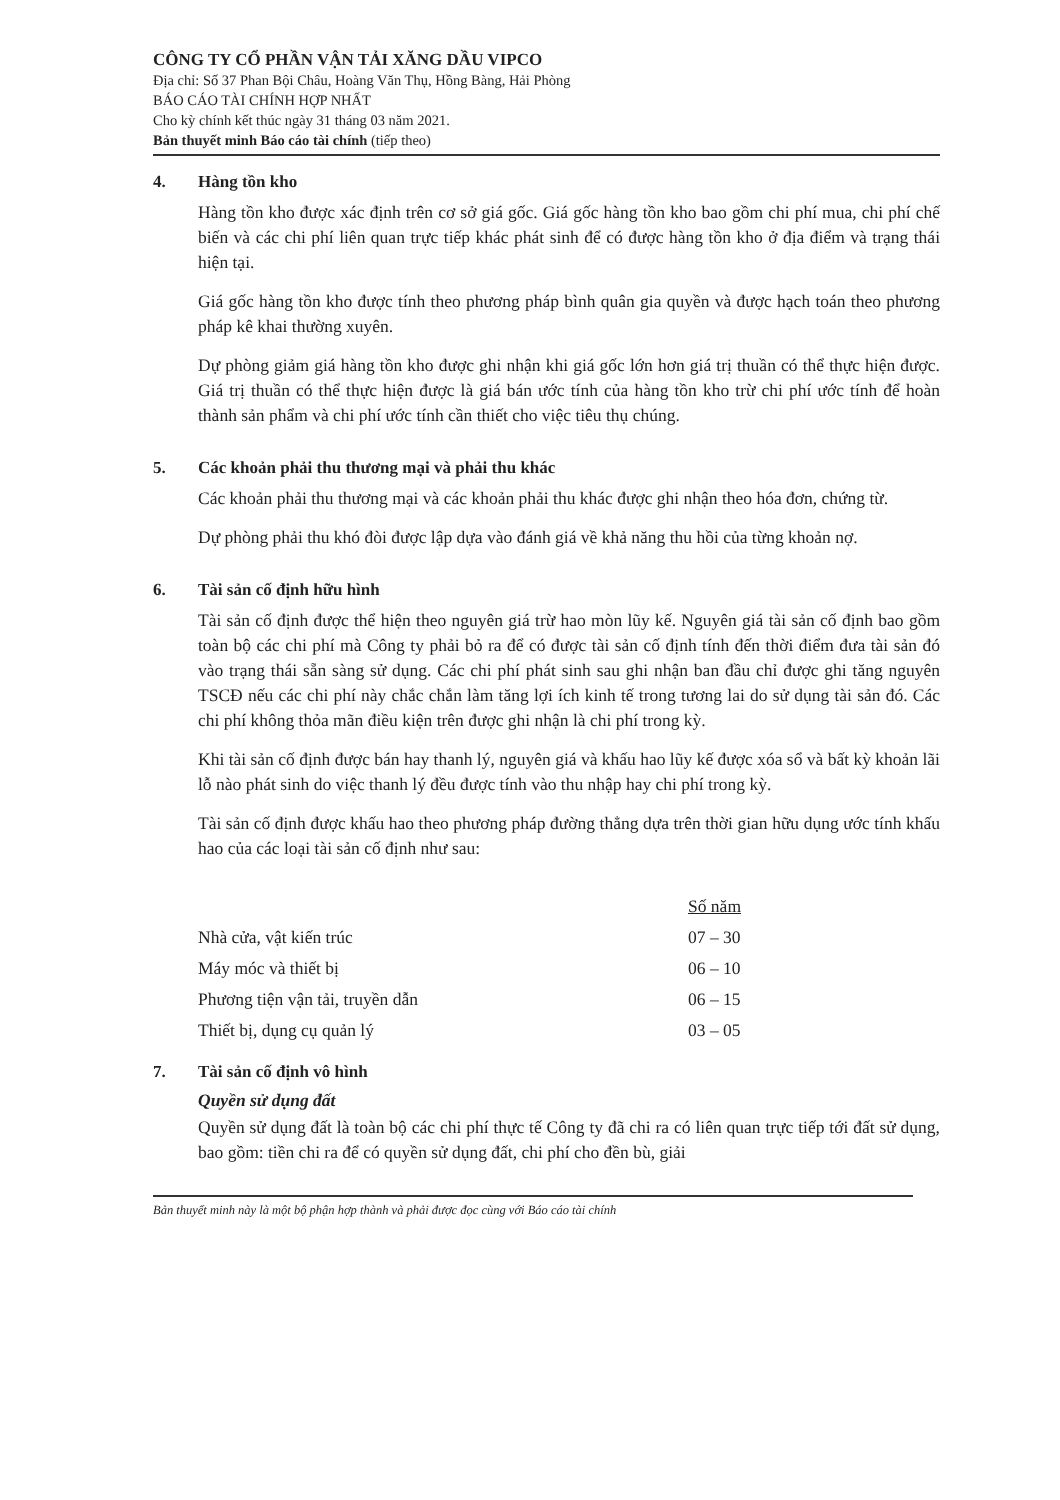CÔNG TY CỔ PHẦN VẬN TẢI XĂNG DẦU VIPCO
Địa chỉ: Số 37 Phan Bội Châu, Hoàng Văn Thụ, Hồng Bàng, Hải Phòng
BÁO CÁO TÀI CHÍNH HỢP NHẤT
Cho kỳ chính kết thúc ngày 31 tháng 03 năm 2021.
Bản thuyết minh Báo cáo tài chính (tiếp theo)
4. Hàng tồn kho
Hàng tồn kho được xác định trên cơ sở giá gốc. Giá gốc hàng tồn kho bao gồm chi phí mua, chi phí chế biến và các chi phí liên quan trực tiếp khác phát sinh để có được hàng tồn kho ở địa điểm và trạng thái hiện tại.
Giá gốc hàng tồn kho được tính theo phương pháp bình quân gia quyền và được hạch toán theo phương pháp kê khai thường xuyên.
Dự phòng giảm giá hàng tồn kho được ghi nhận khi giá gốc lớn hơn giá trị thuần có thể thực hiện được. Giá trị thuần có thể thực hiện được là giá bán ước tính của hàng tồn kho trừ chi phí ước tính để hoàn thành sản phẩm và chi phí ước tính cần thiết cho việc tiêu thụ chúng.
5. Các khoản phải thu thương mại và phải thu khác
Các khoản phải thu thương mại và các khoản phải thu khác được ghi nhận theo hóa đơn, chứng từ.
Dự phòng phải thu khó đòi được lập dựa vào đánh giá về khả năng thu hồi của từng khoản nợ.
6. Tài sản cố định hữu hình
Tài sản cố định được thể hiện theo nguyên giá trừ hao mòn lũy kế. Nguyên giá tài sản cố định bao gồm toàn bộ các chi phí mà Công ty phải bỏ ra để có được tài sản cố định tính đến thời điểm đưa tài sản đó vào trạng thái sẵn sàng sử dụng. Các chi phí phát sinh sau ghi nhận ban đầu chỉ được ghi tăng nguyên TSCĐ nếu các chi phí này chắc chắn làm tăng lợi ích kinh tế trong tương lai do sử dụng tài sản đó. Các chi phí không thỏa mãn điều kiện trên được ghi nhận là chi phí trong kỳ.
Khi tài sản cố định được bán hay thanh lý, nguyên giá và khấu hao lũy kế được xóa sổ và bất kỳ khoản lãi lỗ nào phát sinh do việc thanh lý đều được tính vào thu nhập hay chi phí trong kỳ.
Tài sản cố định được khấu hao theo phương pháp đường thẳng dựa trên thời gian hữu dụng ước tính khấu hao của các loại tài sản cố định như sau:
| | Số năm |
| Nhà cửa, vật kiến trúc | 07 – 30 |
| Máy móc và thiết bị | 06 – 10 |
| Phương tiện vận tải, truyền dẫn | 06 – 15 |
| Thiết bị, dụng cụ quản lý | 03 – 05 |
7. Tài sản cố định vô hình
Quyền sử dụng đất
Quyền sử dụng đất là toàn bộ các chi phí thực tế Công ty đã chi ra có liên quan trực tiếp tới đất sử dụng, bao gồm: tiền chi ra để có quyền sử dụng đất, chi phí cho đền bù, giải
Bản thuyết minh này là một bộ phận hợp thành và phải được đọc cùng với Báo cáo tài chính